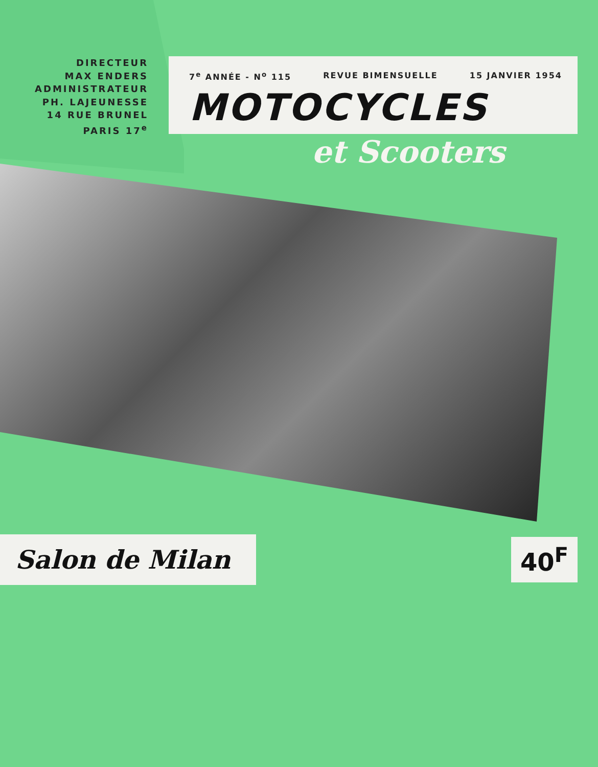DIRECTEUR
MAX ENDERS
ADMINISTRATEUR
PH. LAJEUNESSE
14 RUE BRUNEL
PARIS 17<sup>e</sup>
7<sup>e</sup> ANNÉE - N<sup>o</sup> 115 REVUE BIMENSUELLE 15 JANVIER 1954
MOTOCYCLES
et Scooters
Salon de Milan
40<sup>F</sup>